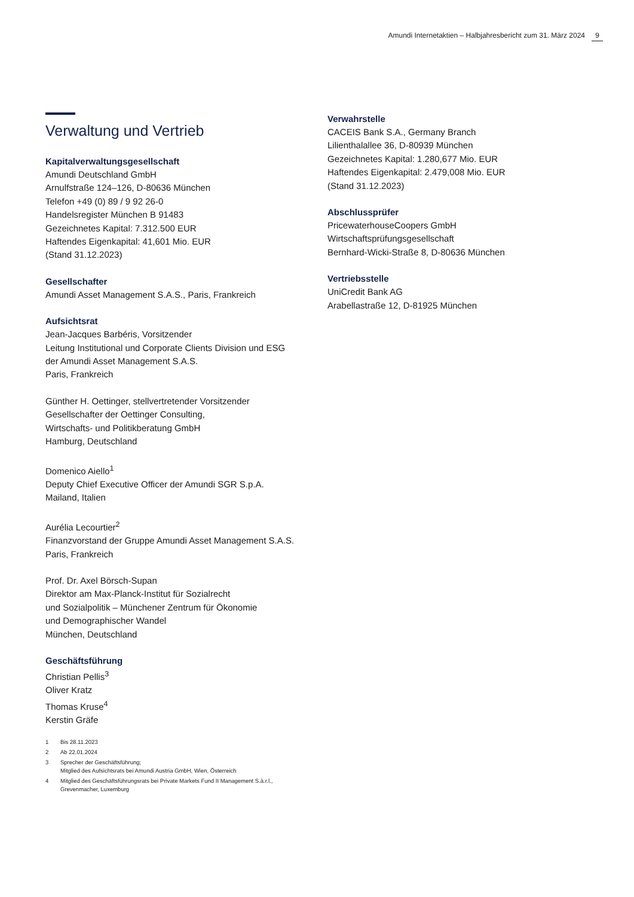Amundi Internetaktien – Halbjahresbericht zum 31. März 2024 9
Verwaltung und Vertrieb
Kapitalverwaltungsgesellschaft
Amundi Deutschland GmbH
Arnulfstraße 124–126, D-80636 München
Telefon +49 (0) 89 / 9 92 26-0
Handelsregister München B 91483
Gezeichnetes Kapital: 7.312.500 EUR
Haftendes Eigenkapital: 41,601 Mio. EUR
(Stand 31.12.2023)
Gesellschafter
Amundi Asset Management S.A.S., Paris, Frankreich
Aufsichtsrat
Jean-Jacques Barbéris, Vorsitzender
Leitung Institutional und Corporate Clients Division und ESG
der Amundi Asset Management S.A.S.
Paris, Frankreich
Günther H. Oettinger, stellvertretender Vorsitzender
Gesellschafter der Oettinger Consulting,
Wirtschafts- und Politikberatung GmbH
Hamburg, Deutschland
Domenico Aiello<sup>1</sup>
Deputy Chief Executive Officer der Amundi SGR S.p.A.
Mailand, Italien
Aurélia Lecourtier<sup>2</sup>
Finanzvorstand der Gruppe Amundi Asset Management S.A.S.
Paris, Frankreich
Prof. Dr. Axel Börsch-Supan
Direktor am Max-Planck-Institut für Sozialrecht
und Sozialpolitik – Münchener Zentrum für Ökonomie
und Demographischer Wandel
München, Deutschland
Geschäftsführung
Christian Pellis<sup>3</sup>
Oliver Kratz
Thomas Kruse<sup>4</sup>
Kerstin Gräfe
1 Bis 28.11.2023
2 Ab 22.01.2024
3 Sprecher der Geschäftsführung;
Mitglied des Aufsichtsrats bei Amundi Austria GmbH, Wien, Österreich
4 Mitglied des Geschäftsführungsrats bei Private Markets Fund II Management S.à.r.l.,
Grevenmacher, Luxemburg
Verwahrstelle
CACEIS Bank S.A., Germany Branch
Lilienthalallee 36, D-80939 München
Gezeichnetes Kapital: 1.280,677 Mio. EUR
Haftendes Eigenkapital: 2.479,008 Mio. EUR
(Stand 31.12.2023)
Abschlussprüfer
PricewaterhouseCoopers GmbH
Wirtschaftsprüfungsgesellschaft
Bernhard-Wicki-Straße 8, D-80636 München
Vertriebsstelle
UniCredit Bank AG
Arabellastraße 12, D-81925 München